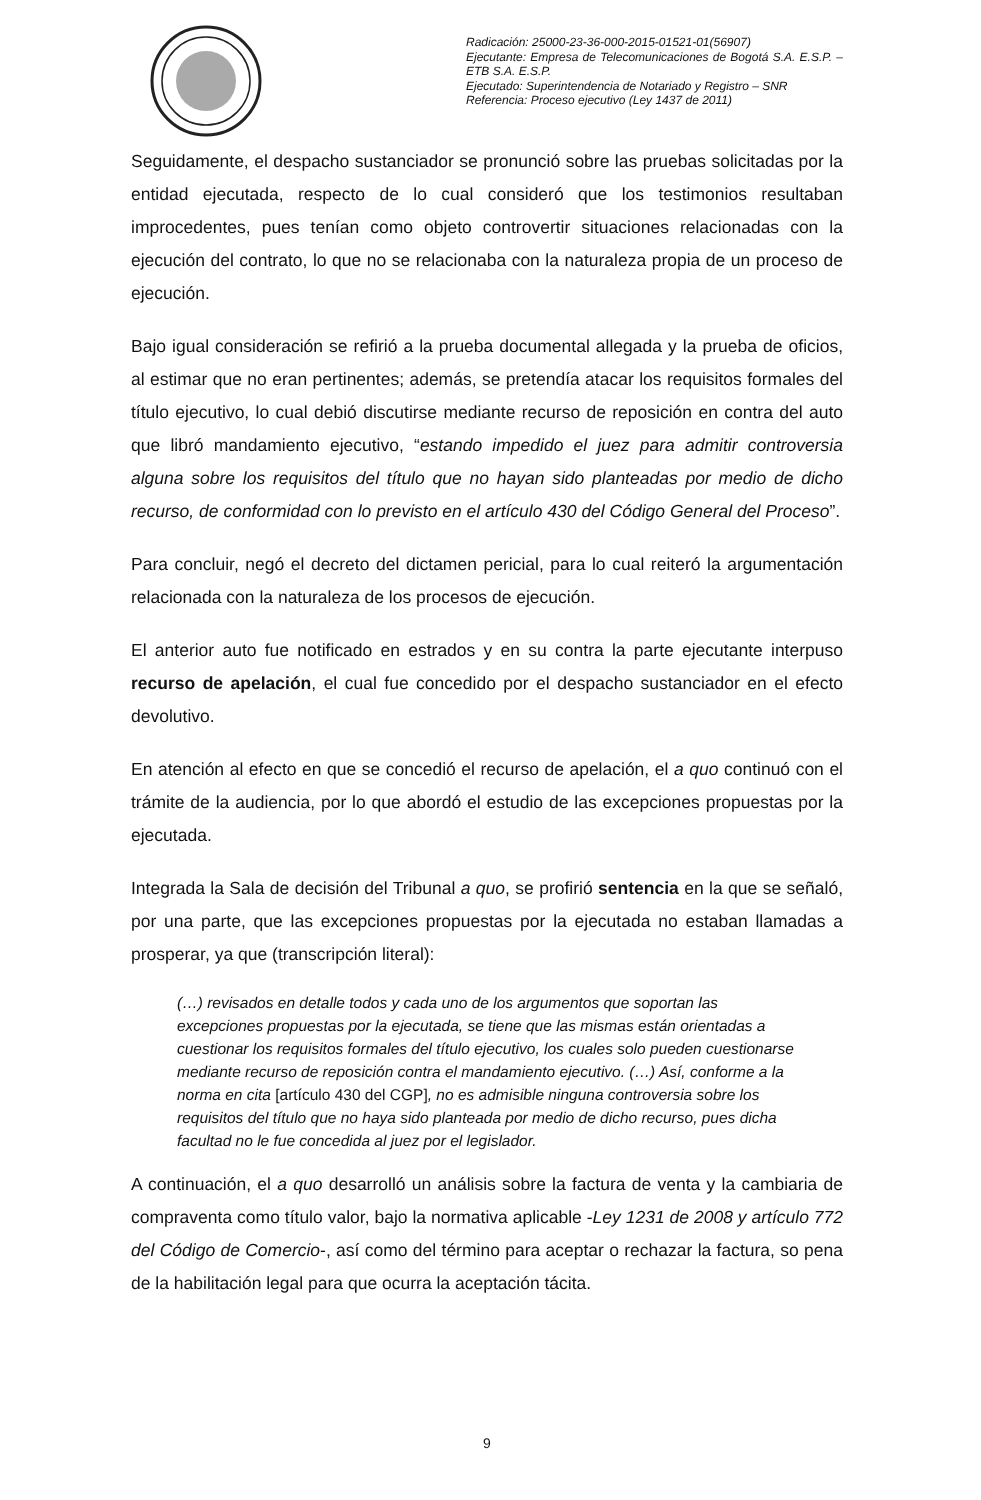Radicación: 25000-23-36-000-2015-01521-01(56907)
Ejecutante: Empresa de Telecomunicaciones de Bogotá S.A. E.S.P. – ETB S.A. E.S.P.
Ejecutado: Superintendencia de Notariado y Registro – SNR
Referencia: Proceso ejecutivo (Ley 1437 de 2011)
Seguidamente, el despacho sustanciador se pronunció sobre las pruebas solicitadas por la entidad ejecutada, respecto de lo cual consideró que los testimonios resultaban improcedentes, pues tenían como objeto controvertir situaciones relacionadas con la ejecución del contrato, lo que no se relacionaba con la naturaleza propia de un proceso de ejecución.
Bajo igual consideración se refirió a la prueba documental allegada y la prueba de oficios, al estimar que no eran pertinentes; además, se pretendía atacar los requisitos formales del título ejecutivo, lo cual debió discutirse mediante recurso de reposición en contra del auto que libró mandamiento ejecutivo, “estando impedido el juez para admitir controversia alguna sobre los requisitos del título que no hayan sido planteadas por medio de dicho recurso, de conformidad con lo previsto en el artículo 430 del Código General del Proceso”.
Para concluir, negó el decreto del dictamen pericial, para lo cual reiteró la argumentación relacionada con la naturaleza de los procesos de ejecución.
El anterior auto fue notificado en estrados y en su contra la parte ejecutante interpuso recurso de apelación, el cual fue concedido por el despacho sustanciador en el efecto devolutivo.
En atención al efecto en que se concedió el recurso de apelación, el a quo continuó con el trámite de la audiencia, por lo que abordó el estudio de las excepciones propuestas por la ejecutada.
Integrada la Sala de decisión del Tribunal a quo, se profirió sentencia en la que se señaló, por una parte, que las excepciones propuestas por la ejecutada no estaban llamadas a prosperar, ya que (transcripción literal):
(…) revisados en detalle todos y cada uno de los argumentos que soportan las excepciones propuestas por la ejecutada, se tiene que las mismas están orientadas a cuestionar los requisitos formales del título ejecutivo, los cuales solo pueden cuestionarse mediante recurso de reposición contra el mandamiento ejecutivo. (…) Así, conforme a la norma en cita [artículo 430 del CGP], no es admisible ninguna controversia sobre los requisitos del título que no haya sido planteada por medio de dicho recurso, pues dicha facultad no le fue concedida al juez por el legislador.
A continuación, el a quo desarrolló un análisis sobre la factura de venta y la cambiaria de compraventa como título valor, bajo la normativa aplicable -Ley 1231 de 2008 y artículo 772 del Código de Comercio-, así como del término para aceptar o rechazar la factura, so pena de la habilitación legal para que ocurra la aceptación tácita.
9